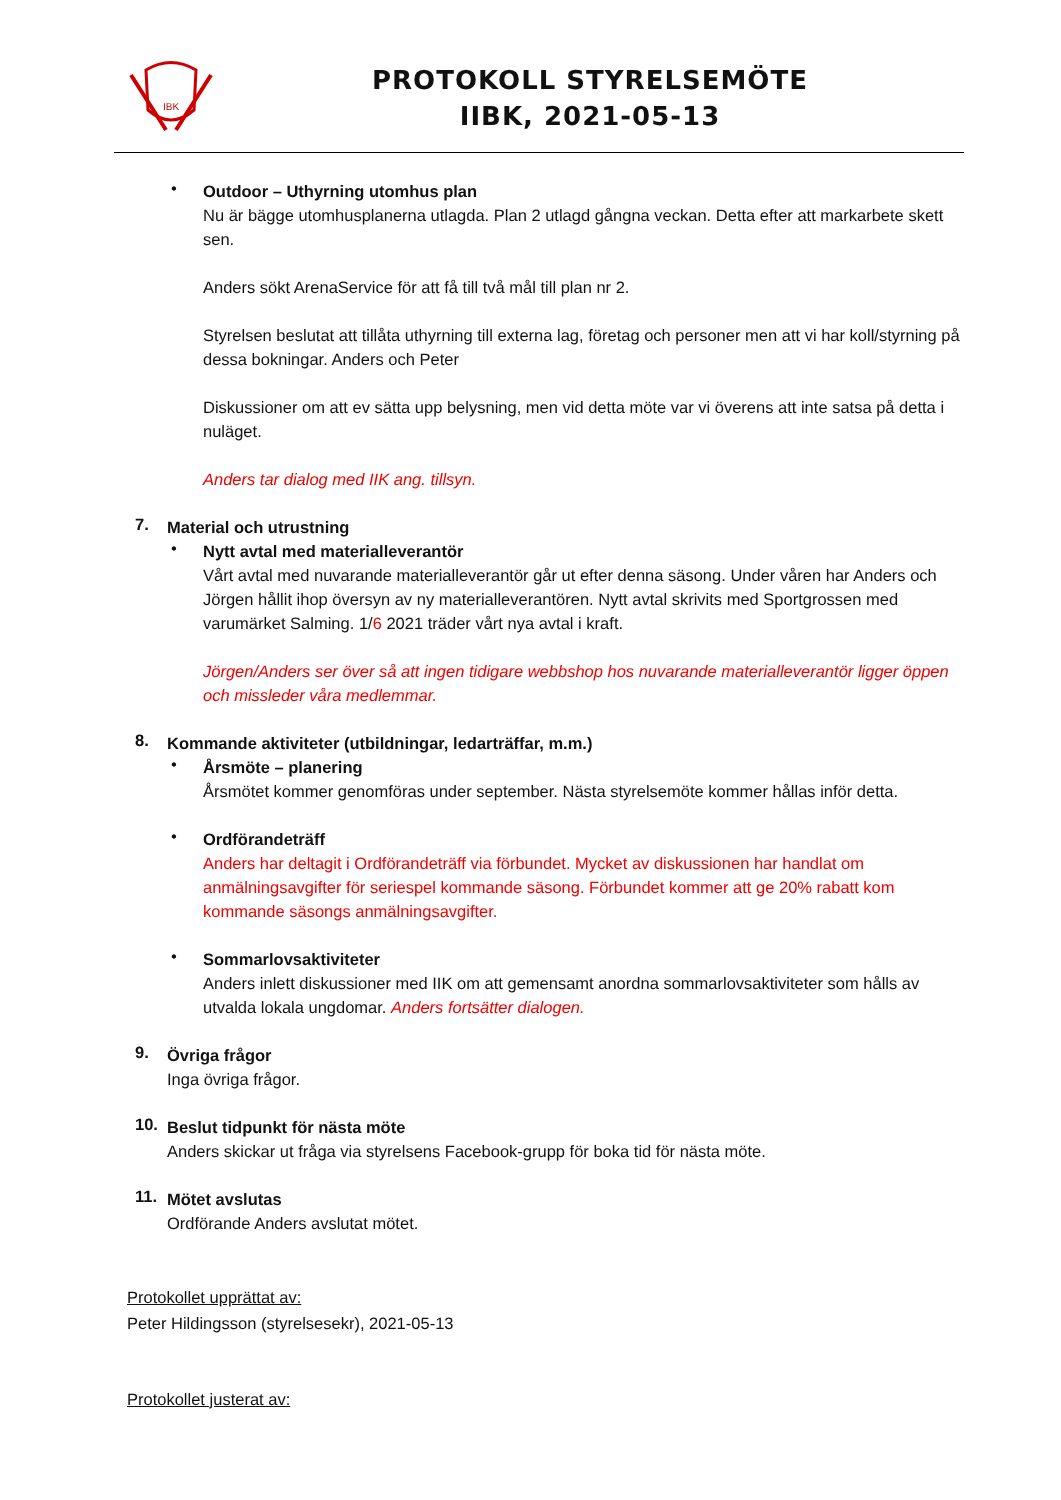IBK
PROTOKOLL STYRELSEMÖTE
IIBK, 2021-05-13
•
Outdoor – Uthyrning utomhus plan
Nu är bägge utomhusplanerna utlagda. Plan 2 utlagd gångna veckan. Detta efter att markarbete skett sen.
Anders sökt ArenaService för att få till två mål till plan nr 2.
Styrelsen beslutat att tillåta uthyrning till externa lag, företag och personer men att vi har koll/styrning på dessa bokningar. Anders och Peter
Diskussioner om att ev sätta upp belysning, men vid detta möte var vi överens att inte satsa på detta i nuläget.
Anders tar dialog med IIK ang. tillsyn.
7.
Material och utrustning
•
Nytt avtal med materialleverantör
Vårt avtal med nuvarande materialleverantör går ut efter denna säsong. Under våren har Anders och Jörgen hållit ihop översyn av ny materialleverantören. Nytt avtal skrivits med Sportgrossen med varumärket Salming. 1/6 2021 träder vårt nya avtal i kraft.
Jörgen/Anders ser över så att ingen tidigare webbshop hos nuvarande materialleverantör ligger öppen och missleder våra medlemmar.
8.
Kommande aktiviteter (utbildningar, ledarträffar, m.m.)
•
Årsmöte – planering
Årsmötet kommer genomföras under september. Nästa styrelsemöte kommer hållas inför detta.
•
Ordförandeträff
Anders har deltagit i Ordförandeträff via förbundet. Mycket av diskussionen har handlat om anmälningsavgifter för seriespel kommande säsong. Förbundet kommer att ge 20% rabatt kom kommande säsongs anmälningsavgifter.
•
Sommarlovsaktiviteter
Anders inlett diskussioner med IIK om att gemensamt anordna sommarlovsaktiviteter som hålls av utvalda lokala ungdomar. Anders fortsätter dialogen.
9.
Övriga frågor
Inga övriga frågor.
10.
Beslut tidpunkt för nästa möte
Anders skickar ut fråga via styrelsens Facebook-grupp för boka tid för nästa möte.
11.
Mötet avslutas
Ordförande Anders avslutat mötet.
Protokollet upprättat av:
Peter Hildingsson (styrelsesekr), 2021-05-13
Protokollet justerat av: